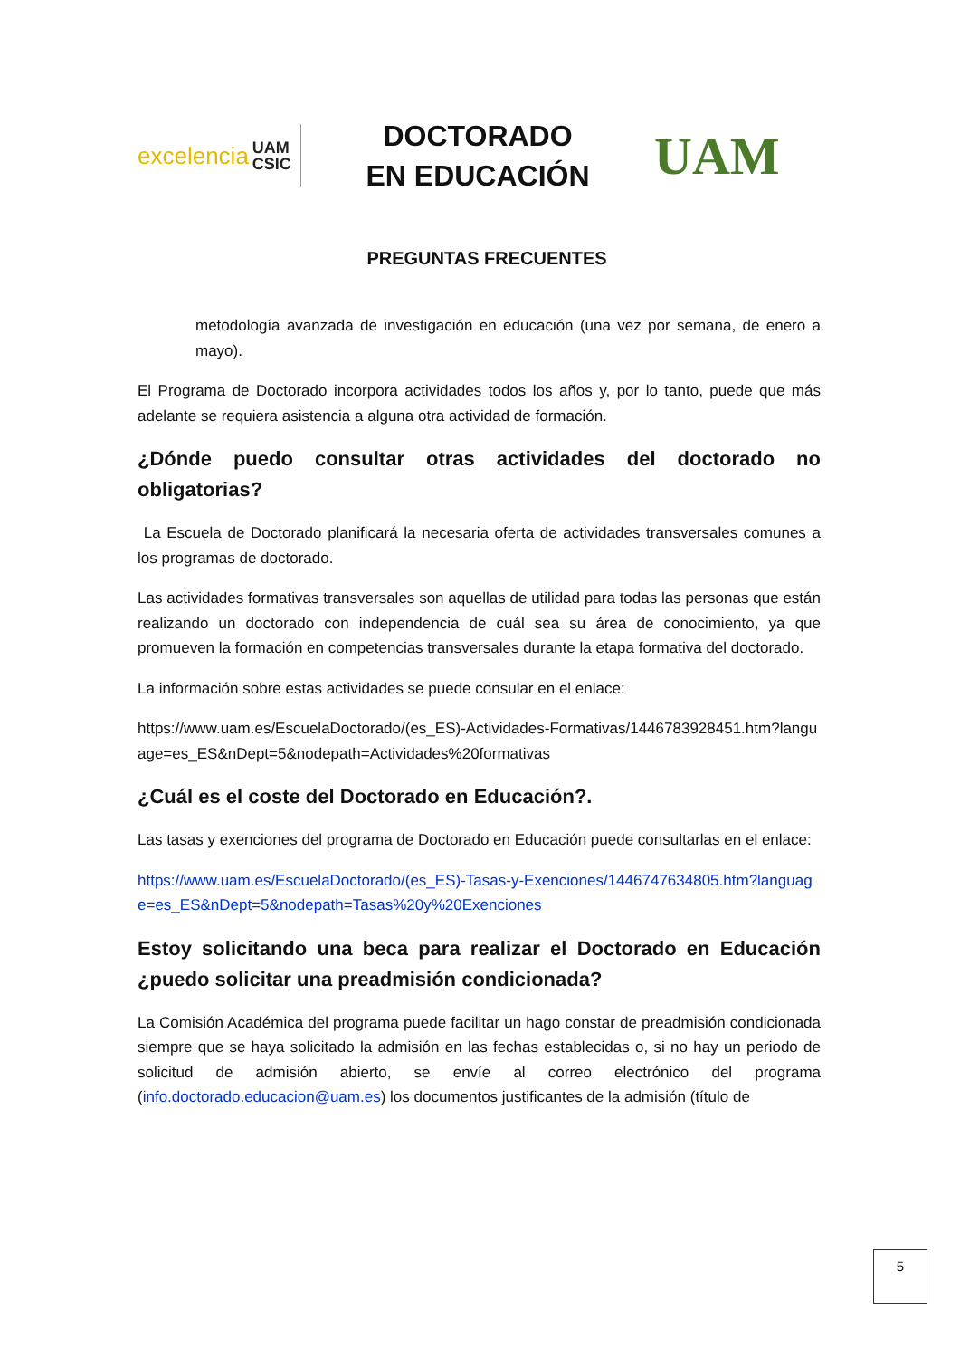excelencia UAM
CSIC
DOCTORADO EN EDUCACIÓN
UAM
PREGUNTAS FRECUENTES
metodología avanzada de investigación en educación (una vez por semana, de enero a mayo).
El Programa de Doctorado incorpora actividades todos los años y, por lo tanto, puede que más adelante se requiera asistencia a alguna otra actividad de formación.
¿Dónde puedo consultar otras actividades del doctorado no obligatorias?
La Escuela de Doctorado planificará la necesaria oferta de actividades transversales comunes a los programas de doctorado.
Las actividades formativas transversales son aquellas de utilidad para todas las personas que están realizando un doctorado con independencia de cuál sea su área de conocimiento, ya que promueven la formación en competencias transversales durante la etapa formativa del doctorado.
La información sobre estas actividades se puede consular en el enlace:
https://www.uam.es/EscuelaDoctorado/(es_ES)-Actividades-Formativas/1446783928451.htm?language=es_ES&nDept=5&nodepath=Actividades%20formativas
¿Cuál es el coste del Doctorado en Educación?.
Las tasas y exenciones del programa de Doctorado en Educación puede consultarlas en el enlace:
https://www.uam.es/EscuelaDoctorado/(es_ES)-Tasas-y-Exenciones/1446747634805.htm?language=es_ES&nDept=5&nodepath=Tasas%20y%20Exenciones
Estoy solicitando una beca para realizar el Doctorado en Educación ¿puedo solicitar una preadmisión condicionada?
La Comisión Académica del programa puede facilitar un hago constar de preadmisión condicionada siempre que se haya solicitado la admisión en las fechas establecidas o, si no hay un periodo de solicitud de admisión abierto, se envíe al correo electrónico del programa (info.doctorado.educacion@uam.es) los documentos justificantes de la admisión (título de
5